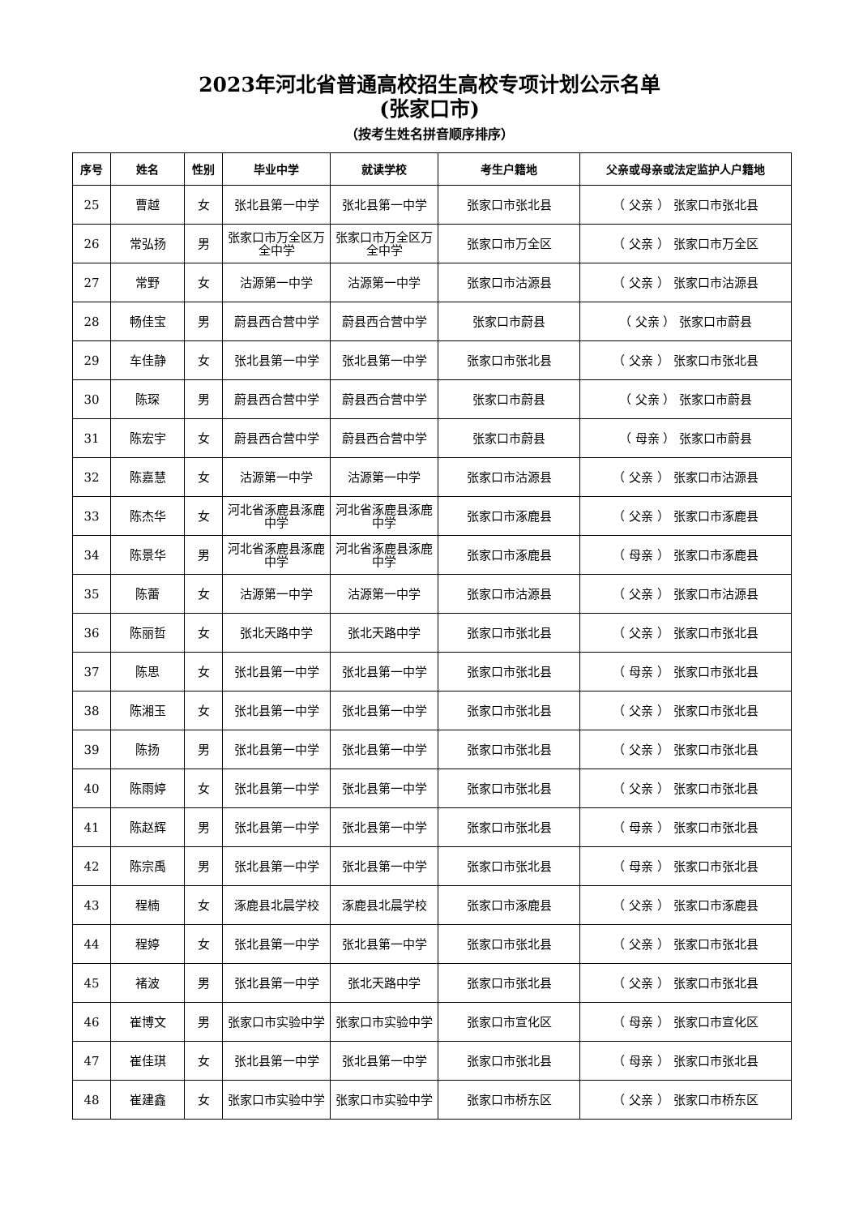2023年河北省普通高校招生高校专项计划公示名单
(张家口市)
（按考生姓名拼音顺序排序）
| 序号 | 姓名 | 性别 | 毕业中学 | 就读学校 | 考生户籍地 | 父亲或母亲或法定监护人户籍地 |
| --- | --- | --- | --- | --- | --- | --- |
| 25 | 曹越 | 女 | 张北县第一中学 | 张北县第一中学 | 张家口市张北县 | （ 父亲 ） 张家口市张北县 |
| 26 | 常弘扬 | 男 | 张家口市万全区万全中学 | 张家口市万全区万全中学 | 张家口市万全区 | （ 父亲 ） 张家口市万全区 |
| 27 | 常野 | 女 | 沽源第一中学 | 沽源第一中学 | 张家口市沽源县 | （ 父亲 ） 张家口市沽源县 |
| 28 | 畅佳宝 | 男 | 蔚县西合营中学 | 蔚县西合营中学 | 张家口市蔚县 | （ 父亲 ） 张家口市蔚县 |
| 29 | 车佳静 | 女 | 张北县第一中学 | 张北县第一中学 | 张家口市张北县 | （ 父亲 ） 张家口市张北县 |
| 30 | 陈琛 | 男 | 蔚县西合营中学 | 蔚县西合营中学 | 张家口市蔚县 | （ 父亲 ） 张家口市蔚县 |
| 31 | 陈宏宇 | 女 | 蔚县西合营中学 | 蔚县西合营中学 | 张家口市蔚县 | （ 母亲 ） 张家口市蔚县 |
| 32 | 陈嘉慧 | 女 | 沽源第一中学 | 沽源第一中学 | 张家口市沽源县 | （ 父亲 ） 张家口市沽源县 |
| 33 | 陈杰华 | 女 | 河北省涿鹿县涿鹿中学 | 河北省涿鹿县涿鹿中学 | 张家口市涿鹿县 | （ 父亲 ） 张家口市涿鹿县 |
| 34 | 陈景华 | 男 | 河北省涿鹿县涿鹿中学 | 河北省涿鹿县涿鹿中学 | 张家口市涿鹿县 | （ 母亲 ） 张家口市涿鹿县 |
| 35 | 陈蕾 | 女 | 沽源第一中学 | 沽源第一中学 | 张家口市沽源县 | （ 父亲 ） 张家口市沽源县 |
| 36 | 陈丽哲 | 女 | 张北天路中学 | 张北天路中学 | 张家口市张北县 | （ 父亲 ） 张家口市张北县 |
| 37 | 陈思 | 女 | 张北县第一中学 | 张北县第一中学 | 张家口市张北县 | （ 母亲 ） 张家口市张北县 |
| 38 | 陈湘玉 | 女 | 张北县第一中学 | 张北县第一中学 | 张家口市张北县 | （ 父亲 ） 张家口市张北县 |
| 39 | 陈扬 | 男 | 张北县第一中学 | 张北县第一中学 | 张家口市张北县 | （ 父亲 ） 张家口市张北县 |
| 40 | 陈雨婷 | 女 | 张北县第一中学 | 张北县第一中学 | 张家口市张北县 | （ 父亲 ） 张家口市张北县 |
| 41 | 陈赵辉 | 男 | 张北县第一中学 | 张北县第一中学 | 张家口市张北县 | （ 母亲 ） 张家口市张北县 |
| 42 | 陈宗禹 | 男 | 张北县第一中学 | 张北县第一中学 | 张家口市张北县 | （ 母亲 ） 张家口市张北县 |
| 43 | 程楠 | 女 | 涿鹿县北晨学校 | 涿鹿县北晨学校 | 张家口市涿鹿县 | （ 父亲 ） 张家口市涿鹿县 |
| 44 | 程婷 | 女 | 张北县第一中学 | 张北县第一中学 | 张家口市张北县 | （ 父亲 ） 张家口市张北县 |
| 45 | 褚波 | 男 | 张北县第一中学 | 张北天路中学 | 张家口市张北县 | （ 父亲 ） 张家口市张北县 |
| 46 | 崔博文 | 男 | 张家口市实验中学 | 张家口市实验中学 | 张家口市宣化区 | （ 母亲 ） 张家口市宣化区 |
| 47 | 崔佳琪 | 女 | 张北县第一中学 | 张北县第一中学 | 张家口市张北县 | （ 母亲 ） 张家口市张北县 |
| 48 | 崔建鑫 | 女 | 张家口市实验中学 | 张家口市实验中学 | 张家口市桥东区 | （ 父亲 ） 张家口市桥东区 |